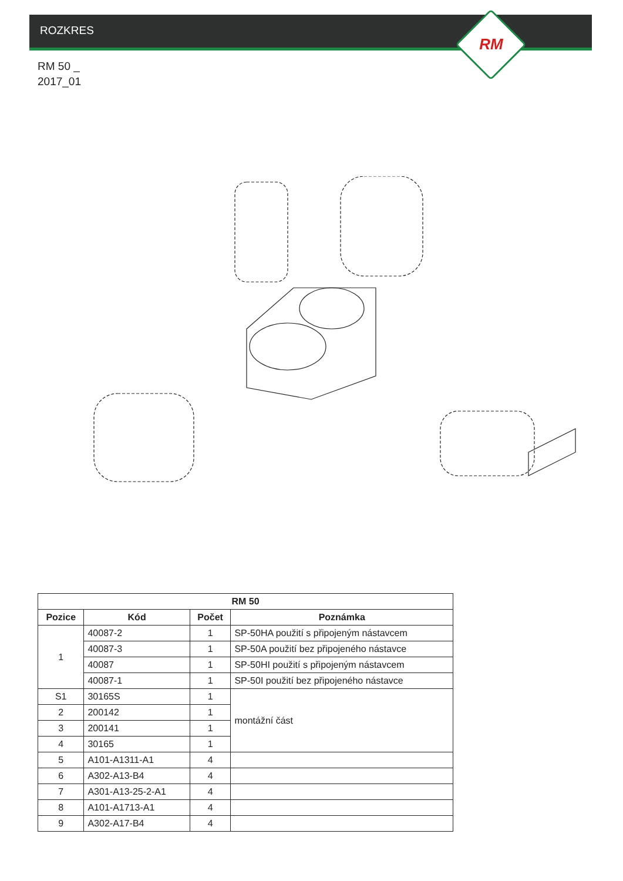ROZKRES RM
RM 50 _
2017_01
| RM 50 | | | |
| --- | --- | --- | --- |
| Pozice | Kód | Počet | Poznámka |
| 1 | 40087-2 | 1 | SP-50HA použití s připojeným nástavcem |
| | 40087-3 | 1 | SP-50A použití bez připojeného nástavce |
| | 40087 | 1 | SP-50HI použití s připojeným nástavcem |
| | 40087-1 | 1 | SP-50I použití bez připojeného nástavce |
| S1 | 30165S | 1 | montážní část |
| 2 | 200142 | 1 | |
| 3 | 200141 | 1 | |
| 4 | 30165 | 1 | |
| 5 | A101-A1311-A1 | 4 | |
| 6 | A302-A13-B4 | 4 | |
| 7 | A301-A13-25-2-A1 | 4 | |
| 8 | A101-A1713-A1 | 4 | |
| 9 | A302-A17-B4 | 4 | |